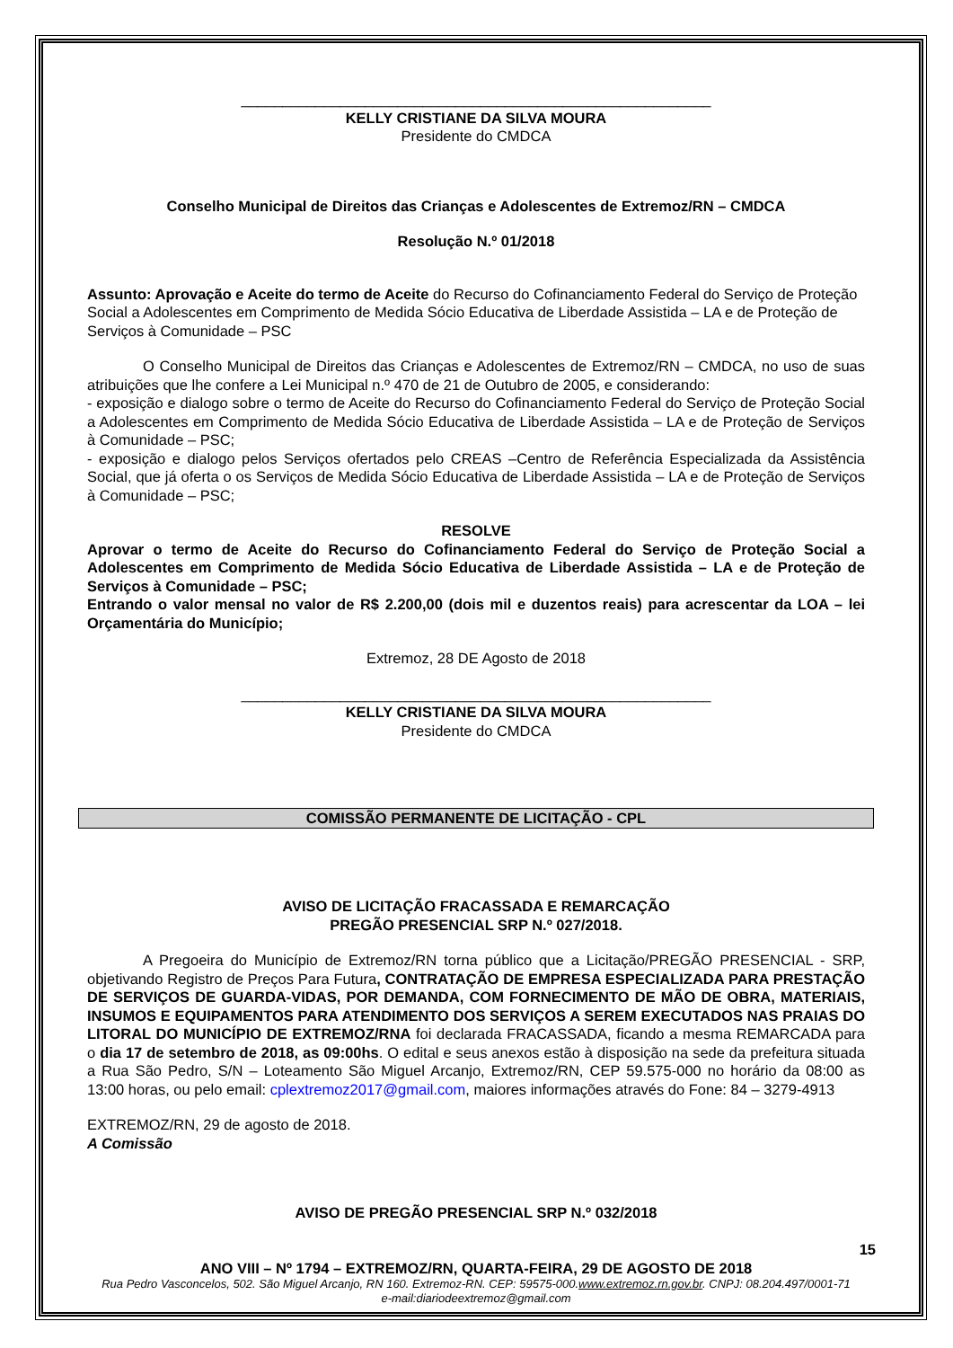_________________________________________________________
KELLY CRISTIANE DA SILVA MOURA
Presidente do CMDCA
Conselho Municipal de Direitos das Crianças e Adolescentes de Extremoz/RN – CMDCA
Resolução N.º 01/2018
Assunto: Aprovação e Aceite do termo de Aceite do Recurso do Cofinanciamento Federal do Serviço de Proteção Social a Adolescentes em Comprimento de Medida Sócio Educativa de Liberdade Assistida – LA e de Proteção de Serviços à Comunidade – PSC
O Conselho Municipal de Direitos das Crianças e Adolescentes de Extremoz/RN – CMDCA, no uso de suas atribuições que lhe confere a Lei Municipal n.º 470 de 21 de Outubro de 2005, e considerando:
- exposição e dialogo sobre o termo de Aceite do Recurso do Cofinanciamento Federal do Serviço de Proteção Social a Adolescentes em Comprimento de Medida Sócio Educativa de Liberdade Assistida – LA e de Proteção de Serviços à Comunidade – PSC;
- exposição e dialogo pelos Serviços ofertados pelo CREAS –Centro de Referência Especializada da Assistência Social, que já oferta o os Serviços de Medida Sócio Educativa de Liberdade Assistida – LA e de Proteção de Serviços à Comunidade – PSC;
RESOLVE
Aprovar o termo de Aceite do Recurso do Cofinanciamento Federal do Serviço de Proteção Social a Adolescentes em Comprimento de Medida Sócio Educativa de Liberdade Assistida – LA e de Proteção de Serviços à Comunidade – PSC;
Entrando o valor mensal no valor de R$ 2.200,00 (dois mil e duzentos reais) para acrescentar da LOA – lei Orçamentária do Município;
Extremoz, 28 DE Agosto de 2018
_________________________________________________________
KELLY CRISTIANE DA SILVA MOURA
Presidente do CMDCA
COMISSÃO PERMANENTE DE LICITAÇÃO - CPL
AVISO DE LICITAÇÃO FRACASSADA E REMARCAÇÃO
PREGÃO PRESENCIAL SRP N.º 027/2018.
A Pregoeira do Município de Extremoz/RN torna público que a Licitação/PREGÃO PRESENCIAL - SRP, objetivando Registro de Preços Para Futura, CONTRATAÇÃO DE EMPRESA ESPECIALIZADA PARA PRESTAÇÃO DE SERVIÇOS DE GUARDA-VIDAS, POR DEMANDA, COM FORNECIMENTO DE MÃO DE OBRA, MATERIAIS, INSUMOS E EQUIPAMENTOS PARA ATENDIMENTO DOS SERVIÇOS A SEREM EXECUTADOS NAS PRAIAS DO LITORAL DO MUNICÍPIO DE EXTREMOZ/RNA foi declarada FRACASSADA, ficando a mesma REMARCADA para o dia 17 de setembro de 2018, as 09:00hs. O edital e seus anexos estão à disposição na sede da prefeitura situada a Rua São Pedro, S/N – Loteamento São Miguel Arcanjo, Extremoz/RN, CEP 59.575-000 no horário da 08:00 as 13:00 horas, ou pelo email: cplextremoz2017@gmail.com, maiores informações através do Fone: 84 – 3279-4913
EXTREMOZ/RN, 29 de agosto de 2018.
A Comissão
AVISO DE PREGÃO PRESENCIAL SRP N.º 032/2018
15
ANO VIII – Nº 1794 – EXTREMOZ/RN, QUARTA-FEIRA, 29 DE AGOSTO DE 2018
Rua Pedro Vasconcelos, 502. São Miguel Arcanjo, RN 160. Extremoz-RN. CEP: 59575-000.www.extremoz.rn.gov.br. CNPJ: 08.204.497/0001-71
e-mail:diariodeextremoz@gmail.com